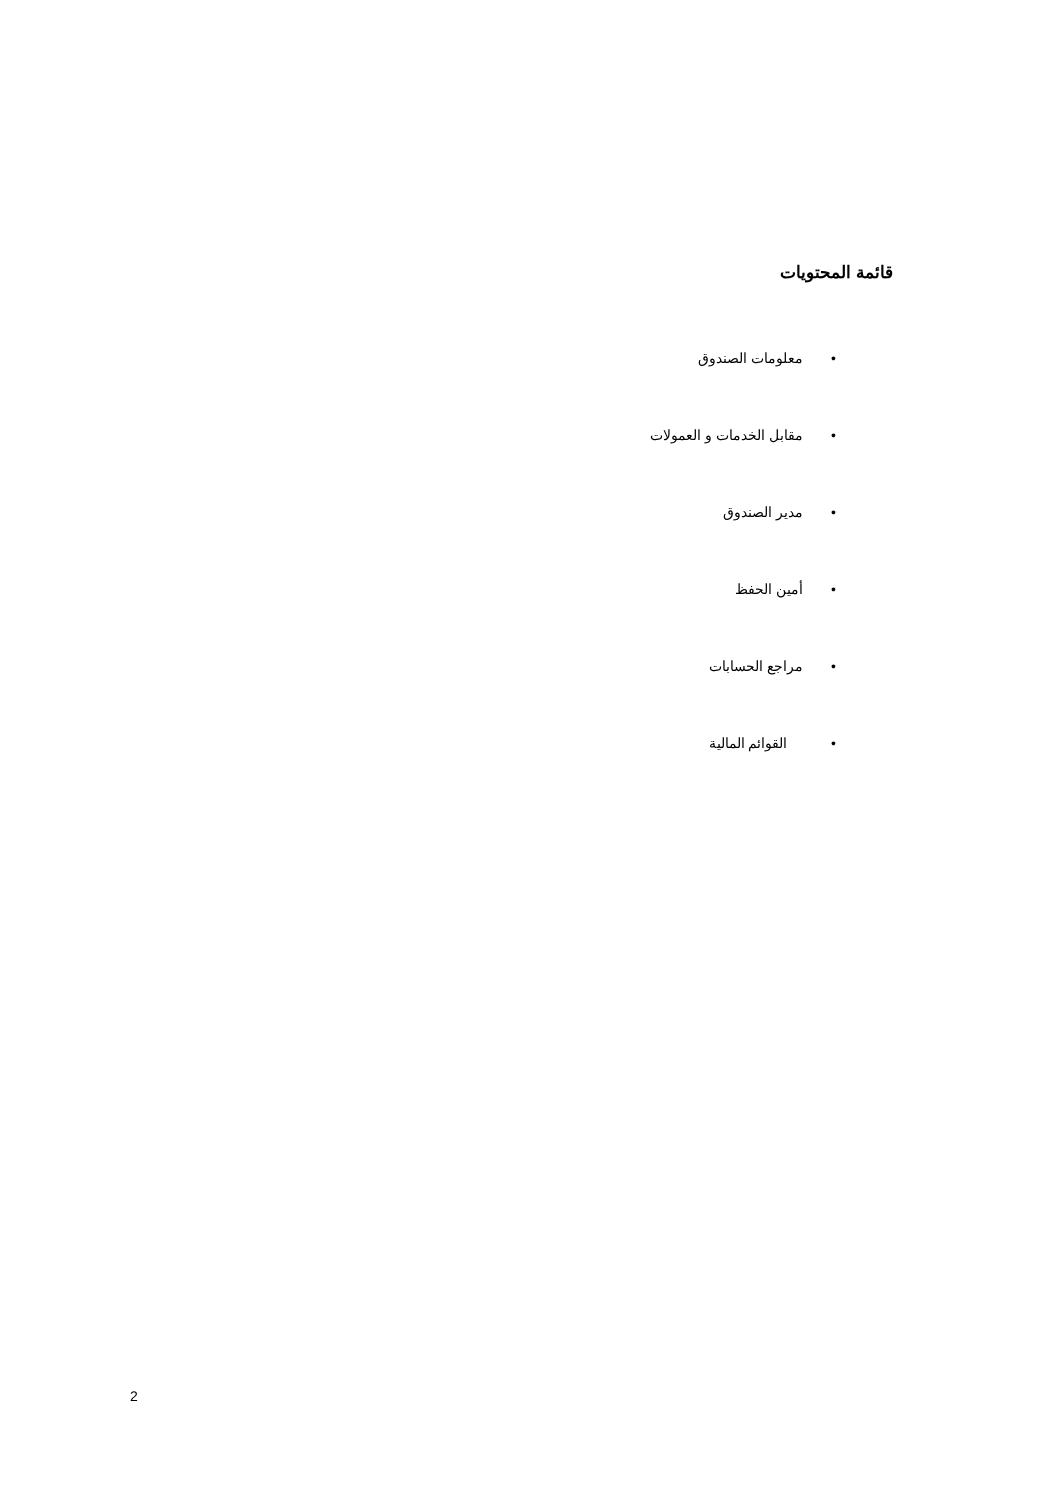قائمة المحتويات
• معلومات الصندوق
• مقابل الخدمات و العمولات
• مدير الصندوق
• أمين الحفظ
• مراجع الحسابات
• القوائم المالية
2